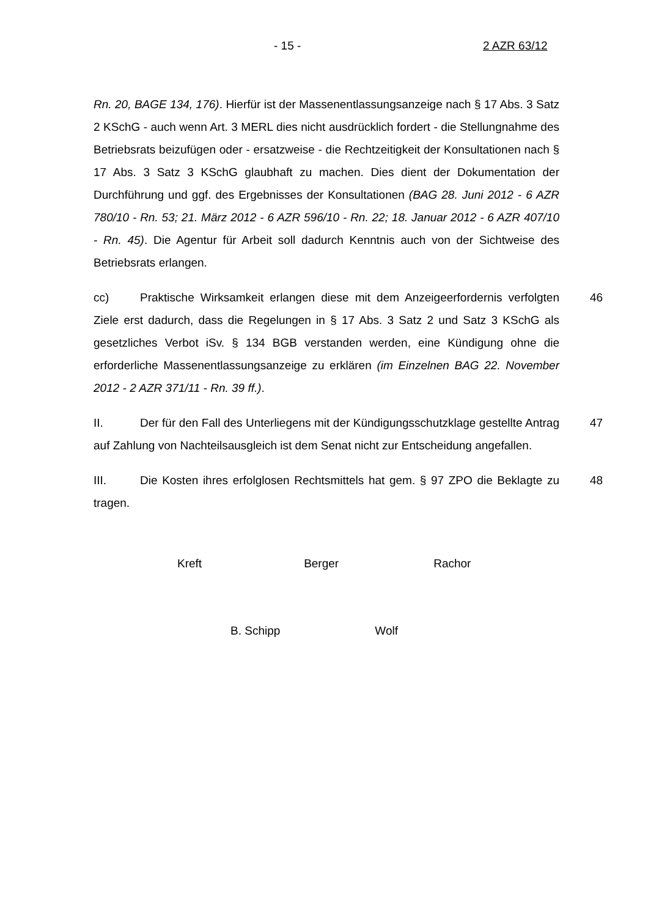- 15 - 2 AZR 63/12
Rn. 20, BAGE 134, 176). Hierfür ist der Massenentlassungsanzeige nach § 17 Abs. 3 Satz 2 KSchG - auch wenn Art. 3 MERL dies nicht ausdrücklich fordert - die Stellungnahme des Betriebsrats beizufügen oder - ersatzweise - die Rechtzeitigkeit der Konsultationen nach § 17 Abs. 3 Satz 3 KSchG glaubhaft zu machen. Dies dient der Dokumentation der Durchführung und ggf. des Ergebnisses der Konsultationen (BAG 28. Juni 2012 - 6 AZR 780/10 - Rn. 53; 21. März 2012 - 6 AZR 596/10 - Rn. 22; 18. Januar 2012 - 6 AZR 407/10 - Rn. 45). Die Agentur für Arbeit soll dadurch Kenntnis auch von der Sichtweise des Betriebsrats erlangen.
cc) Praktische Wirksamkeit erlangen diese mit dem Anzeigeerfordernis verfolgten Ziele erst dadurch, dass die Regelungen in § 17 Abs. 3 Satz 2 und Satz 3 KSchG als gesetzliches Verbot iSv. § 134 BGB verstanden werden, eine Kündigung ohne die erforderliche Massenentlassungsanzeige zu erklären (im Einzelnen BAG 22. November 2012 - 2 AZR 371/11 - Rn. 39 ff.). 46
II. Der für den Fall des Unterliegens mit der Kündigungsschutzklage gestellte Antrag auf Zahlung von Nachteilsausgleich ist dem Senat nicht zur Entscheidung angefallen. 47
III. Die Kosten ihres erfolglosen Rechtsmittels hat gem. § 97 ZPO die Beklagte zu tragen. 48
Kreft Berger Rachor
B. Schipp Wolf